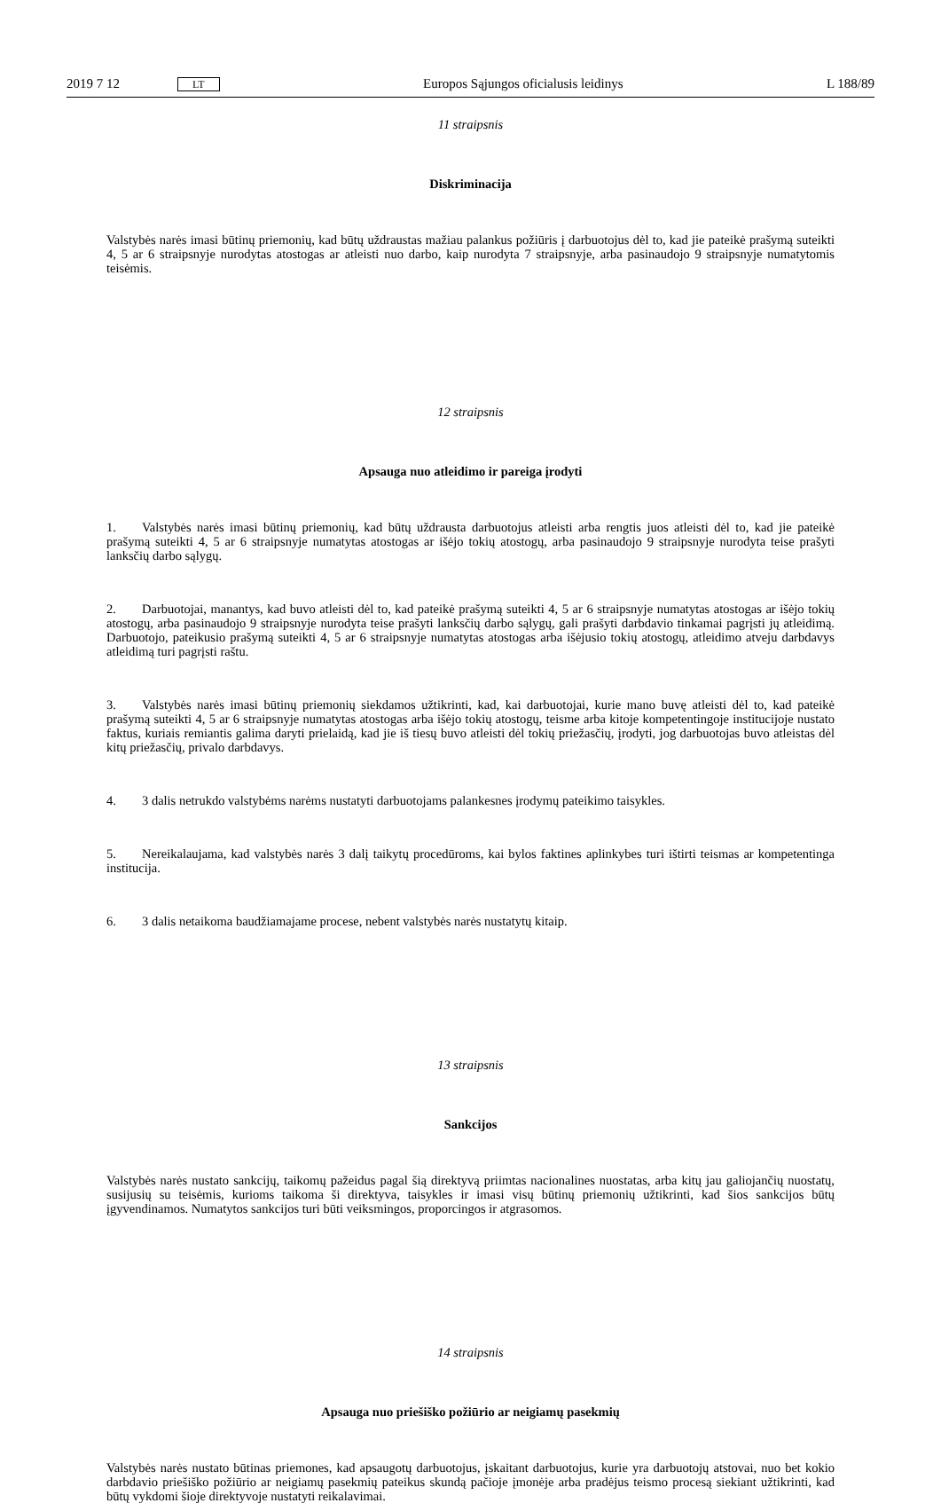2019 7 12 LT Europos Sąjungos oficialusis leidinys L 188/89
11 straipsnis
Diskriminacija
Valstybės narės imasi būtinų priemonių, kad būtų uždraustas mažiau palankus požiūris į darbuotojus dėl to, kad jie pateikė prašymą suteikti 4, 5 ar 6 straipsnyje nurodytas atostogas ar atleisti nuo darbo, kaip nurodyta 7 straipsnyje, arba pasinaudojo 9 straipsnyje numatytomis teisėmis.
12 straipsnis
Apsauga nuo atleidimo ir pareiga įrodyti
1. Valstybės narės imasi būtinų priemonių, kad būtų uždrausta darbuotojus atleisti arba rengtis juos atleisti dėl to, kad jie pateikė prašymą suteikti 4, 5 ar 6 straipsnyje numatytas atostogas ar išėjo tokių atostogų, arba pasinaudojo 9 straipsnyje nurodyta teise prašyti lanksčių darbo sąlygų.
2. Darbuotojai, manantys, kad buvo atleisti dėl to, kad pateikė prašymą suteikti 4, 5 ar 6 straipsnyje numatytas atostogas ar išėjo tokių atostogų, arba pasinaudojo 9 straipsnyje nurodyta teise prašyti lanksčių darbo sąlygų, gali prašyti darbdavio tinkamai pagrįsti jų atleidimą. Darbuotojo, pateikusio prašymą suteikti 4, 5 ar 6 straipsnyje numatytas atostogas arba išėjusio tokių atostogų, atleidimo atveju darbdavys atleidimą turi pagrįsti raštu.
3. Valstybės narės imasi būtinų priemonių siekdamos užtikrinti, kad, kai darbuotojai, kurie mano buvę atleisti dėl to, kad pateikė prašymą suteikti 4, 5 ar 6 straipsnyje numatytas atostogas arba išėjo tokių atostogų, teisme arba kitoje kompetentingoje institucijoje nustato faktus, kuriais remiantis galima daryti prielaidą, kad jie iš tiesų buvo atleisti dėl tokių priežasčių, įrodyti, jog darbuotojas buvo atleistas dėl kitų priežasčių, privalo darbdavys.
4. 3 dalis netrukdo valstybėms narėms nustatyti darbuotojams palankesnes įrodymų pateikimo taisykles.
5. Nereikalaujama, kad valstybės narės 3 dalį taikytų procedūroms, kai bylos faktines aplinkybes turi ištirti teismas ar kompetentinga institucija.
6. 3 dalis netaikoma baudžiamajame procese, nebent valstybės narės nustatytų kitaip.
13 straipsnis
Sankcijos
Valstybės narės nustato sankcijų, taikomų pažeidus pagal šią direktyvą priimtas nacionalines nuostatas, arba kitų jau galiojančių nuostatų, susijusių su teisėmis, kurioms taikoma ši direktyva, taisykles ir imasi visų būtinų priemonių užtikrinti, kad šios sankcijos būtų įgyvendinamos. Numatytos sankcijos turi būti veiksmingos, proporcingos ir atgrasomos.
14 straipsnis
Apsauga nuo priešiško požiūrio ar neigiamų pasekmių
Valstybės narės nustato būtinas priemones, kad apsaugotų darbuotojus, įskaitant darbuotojus, kurie yra darbuotojų atstovai, nuo bet kokio darbdavio priešiško požiūrio ar neigiamų pasekmių pateikus skundą pačioje įmonėje arba pradėjus teismo procesą siekiant užtikrinti, kad būtų vykdomi šioje direktyvoje nustatyti reikalavimai.